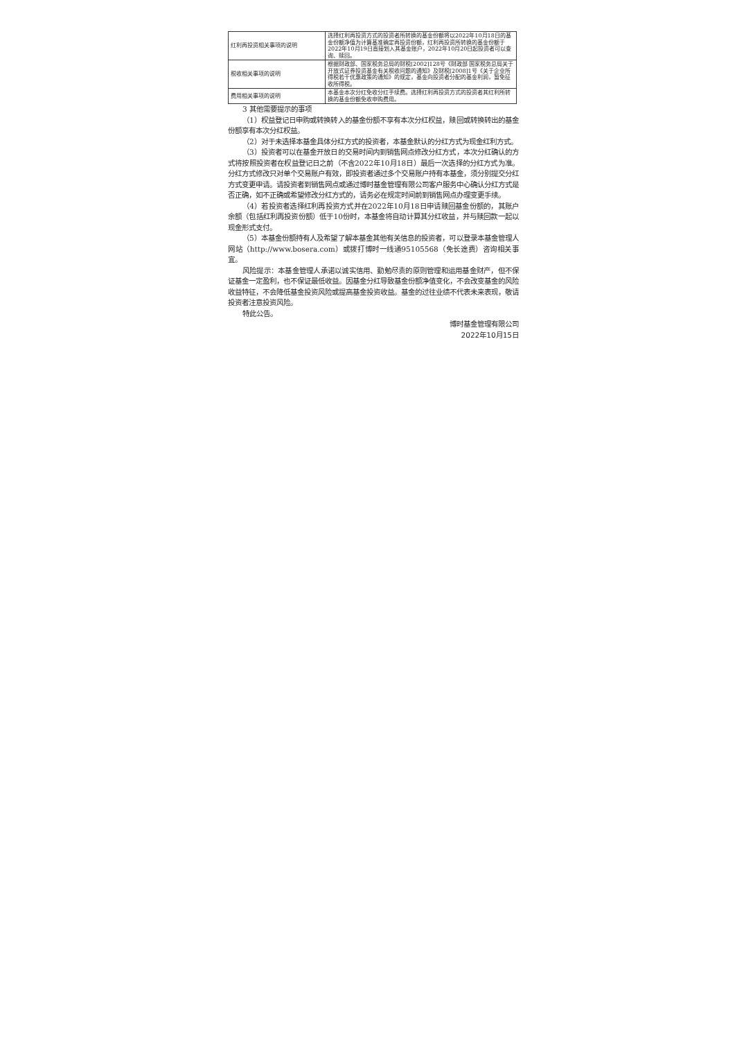| 红利再投资相关事项的说明 | 选择红利再投资方式的投资者所转换的基金份额将以2022年10月18日的基金份额净值为计算基准确定再投资份额，红利再投资所转换的基金份额于2022年10月19日直接划入其基金账户，2022年10月20日起投资者可以查询、赎回。 |
| 税收相关事项的说明 | 根据财政部、国家税务总局的财税[2002]128号《财政部 国家税务总局关于开放式证券投资基金有关税收问题的通知》及财税[2008]1号《关于企业所得税若干优惠政策的通知》的规定，基金向投资者分配的基金利润，暂免征收所得税。 |
| 费用相关事项的说明 | 本基金本次分红免收分红手续费。选择红利再投资方式的投资者其红利所转换的基金份额免收申购费用。 |
3 其他需要提示的事项
（1）权益登记日申购或转换转入的基金份额不享有本次分红权益，赎回或转换转出的基金份额享有本次分红权益。
（2）对于未选择本基金具体分红方式的投资者，本基金默认的分红方式为现金红利方式。
（3）投资者可以在基金开放日的交易时间内到销售网点修改分红方式，本次分红确认的方式将按照投资者在权益登记日之前（不含2022年10月18日）最后一次选择的分红方式为准。分红方式修改只对单个交易账户有效，即投资者通过多个交易账户持有本基金，须分别提交分红方式变更申请。请投资者到销售网点或通过博时基金管理有限公司客户服务中心确认分红方式是否正确，如不正确或希望修改分红方式的，请务必在规定时间前到销售网点办理变更手续。
（4）若投资者选择红利再投资方式并在2022年10月18日申请赎回基金份额的，其账户余额（包括红利再投资份额）低于10份时，本基金将自动计算其分红收益，并与赎回款一起以现金形式支付。
（5）本基金份额持有人及希望了解本基金其他有关信息的投资者，可以登录本基金管理人网站（http://www.bosera.com）或拨打博时一线通95105568（免长途费）咨询相关事宜。
风险提示：本基金管理人承诺以诚实信用、勤勉尽责的原则管理和运用基金财产，但不保证基金一定盈利，也不保证最低收益。因基金分红导致基金份额净值变化，不会改变基金的风险收益特征，不会降低基金投资风险或提高基金投资收益。基金的过往业绩不代表未来表现，敬请投资者注意投资风险。
特此公告。
博时基金管理有限公司
2022年10月15日